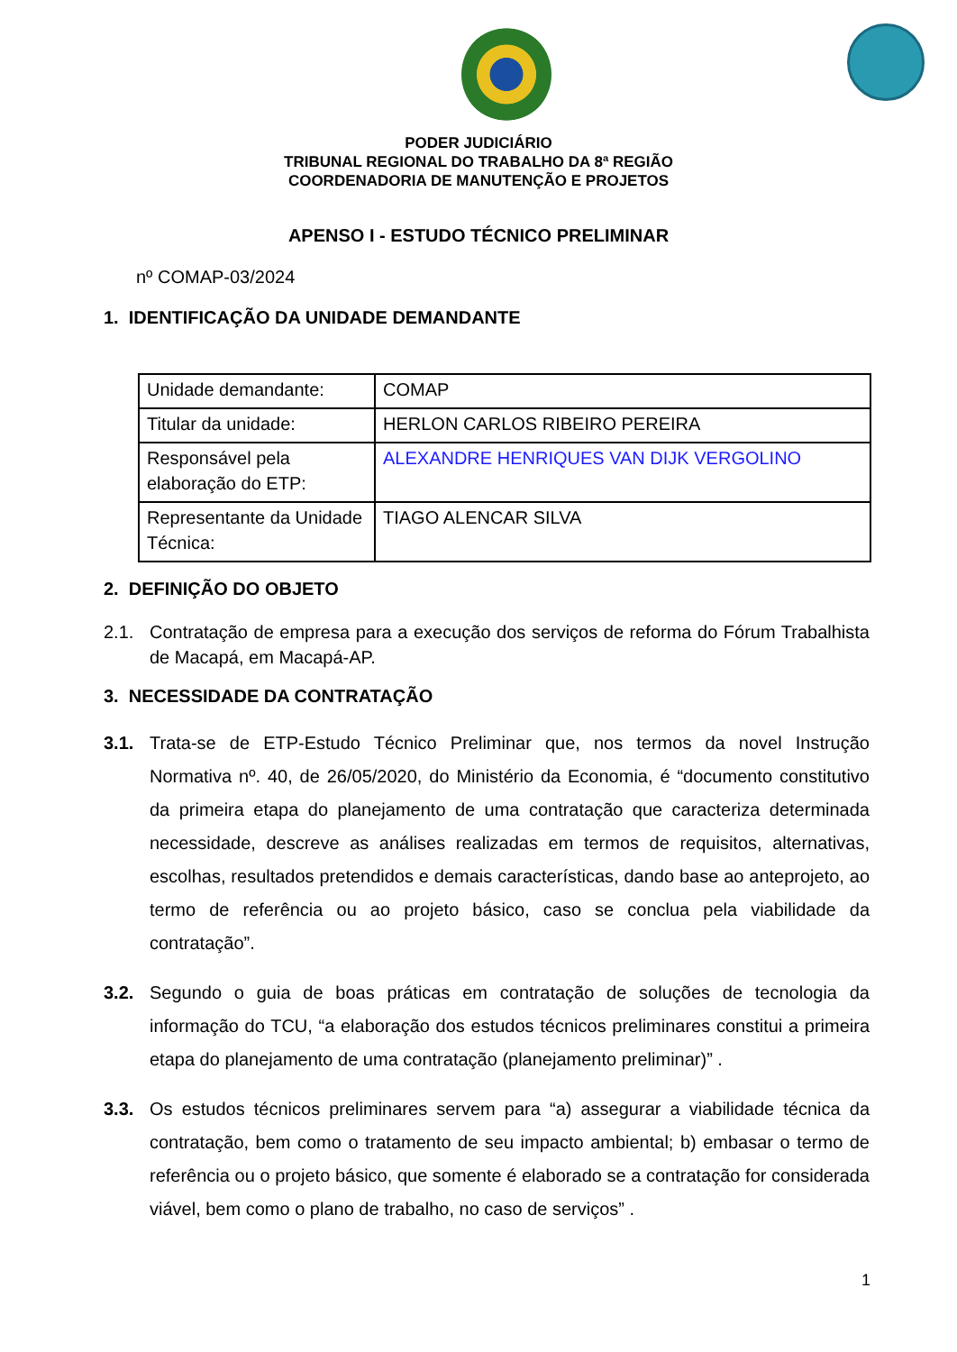PODER JUDICIÁRIO
TRIBUNAL REGIONAL DO TRABALHO DA 8ª REGIÃO
COORDENADORIA DE MANUTENÇÃO E PROJETOS
APENSO I - ESTUDO TÉCNICO PRELIMINAR
nº COMAP-03/2024
1. IDENTIFICAÇÃO DA UNIDADE DEMANDANTE
| Unidade demandante: | COMAP |
| Titular da unidade: | HERLON CARLOS RIBEIRO PEREIRA |
| Responsável pela elaboração do ETP: | ALEXANDRE HENRIQUES VAN DIJK VERGOLINO |
| Representante da Unidade Técnica: | TIAGO ALENCAR SILVA |
2. DEFINIÇÃO DO OBJETO
2.1. Contratação de empresa para a execução dos serviços de reforma do Fórum Trabalhista de Macapá, em Macapá-AP.
3. NECESSIDADE DA CONTRATAÇÃO
3.1. Trata-se de ETP-Estudo Técnico Preliminar que, nos termos da novel Instrução Normativa nº. 40, de 26/05/2020, do Ministério da Economia, é “documento constitutivo da primeira etapa do planejamento de uma contratação que caracteriza determinada necessidade, descreve as análises realizadas em termos de requisitos, alternativas, escolhas, resultados pretendidos e demais características, dando base ao anteprojeto, ao termo de referência ou ao projeto básico, caso se conclua pela viabilidade da contratação”.
3.2. Segundo o guia de boas práticas em contratação de soluções de tecnologia da informação do TCU, “a elaboração dos estudos técnicos preliminares constitui a primeira etapa do planejamento de uma contratação (planejamento preliminar)” .
3.3. Os estudos técnicos preliminares servem para “a) assegurar a viabilidade técnica da contratação, bem como o tratamento de seu impacto ambiental; b) embasar o termo de referência ou o projeto básico, que somente é elaborado se a contratação for considerada viável, bem como o plano de trabalho, no caso de serviços” .
1